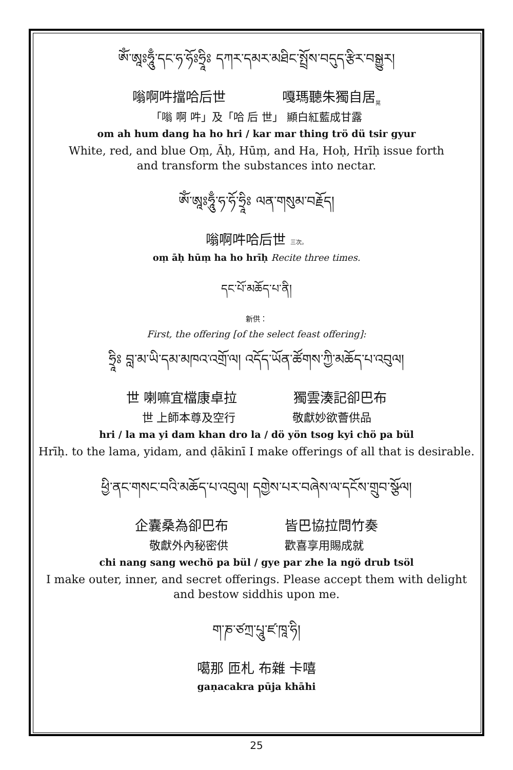ཨོཾ་ཨཱཿཧཱུྃ་དང་ཧ་ཧོཿཧྲཱིཿ དཀར་དམར་མཐིང་སྤྲོས་བདུད་རྩིར་བསྒྱུར།
嗡啊吽擋哈后世 嘎瑪聽朱獨自居<sub>晃</sub>
「嗡 啊 吽」及「哈 后 世」 顯白紅藍成甘露
om ah hum dang ha ho hri / kar mar thing trö dü tsir gyur
White, red, and blue Oṃ, Āḥ, Hūṃ, and Ha, Hoḥ, Hrīḥ issue forth
and transform the substances into nectar.
ཨོཾ་ཨཱཿཧཱུྃ་ཧ་ཧོ་ཧྲཱིཿ ལན་གསུམ་བརྗོད།
嗡啊吽哈后世 三次。
oṃ āḥ hūṃ ha ho hrīḥ Recite three times.
དང་པོ་མཆོད་པ་ནི།
新供：
First, the offering [of the select feast offering]:
ཧྲཱིཿ བླ་མ་ཡི་དམ་མཁའ་འགྲོ་ལ། འདོད་ཡོན་ཚོགས་ཀྱི་མཆོད་པ་འབུལ།
世 喇嘛宜檔康卓拉 獨雲湊記卻巴布
世 上師本尊及空行 敬獻妙欲薈供品
hri / la ma yi dam khan dro la / dö yön tsog kyi chö pa bül
Hrīḥ. to the lama, yidam, and ḍākinī I make offerings of all that is desirable.
ཕྱི་ནང་གསང་བའི་མཆོད་པ་འབུལ། དགྱེས་པར་བཞེས་ལ་དངོས་གྲུབ་སྩོལ།
企囊桑為卻巴布 皆巴協拉問竹奏
敬獻外內秘密供 歡喜享用賜成就
chi nang sang wechö pa bül / gye par zhe la ngö drub tsöl
I make outer, inner, and secret offerings. Please accept them with delight
and bestow siddhis upon me.
ག་ཎ་ཙཀྲ་པཱུ་ཛ་ཁཱ་ཧི།
噶那 匝札 布雜 卡嘻
gaṇacakra pūja khāhi
25